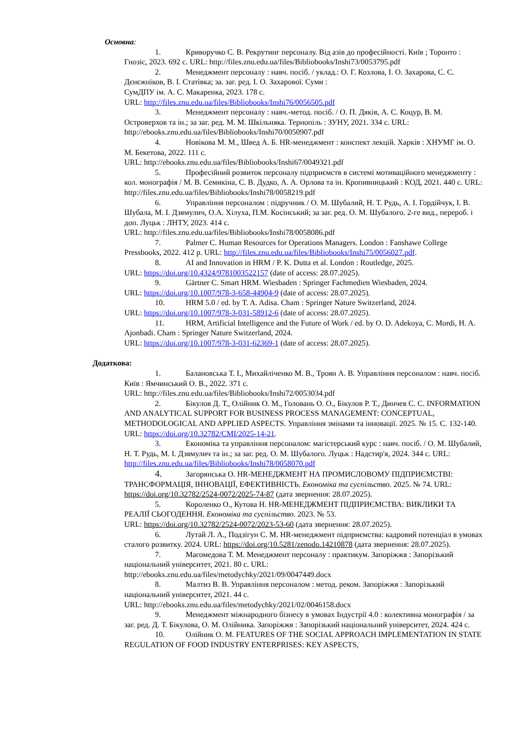Основна:
1. Криворучко С. В. Рекрутинг персоналу. Від азів до професійності. Київ ; Торонто : Гнозіс, 2023. 692 с. URL: http://files.znu.edu.ua/files/Bibliobooks/Inshi73/0053795.pdf
2. Менеджмент персоналу : навч. посіб. / уклад.: О. Г. Козлова, І. О. Захарова, С. С. Дєнєжніков, В. І. Статівка; за. заг. ред. І. О. Захарової. Суми :
СумДПУ ім. А. С. Макаренка, 2023. 178 с.
URL: http://files.znu.edu.ua/files/Bibliobooks/Inshi76/0056505.pdf
3. Менеджмент персоналу : навч.-метод. посіб. / О. П. Дяків, А. С. Коцур, В. М. Островерхов та ін.; за заг. ред. М. М. Шкільняка. Тернопіль : ЗУНУ, 2021. 334 с. URL: http://ebooks.znu.edu.ua/files/Bibliobooks/Inshi70/0050907.pdf
4. Новікова М. М., Швед А. Б. HR-менеджмент : конспект лекцій. Харків : ХНУМГ ім. О. М. Бекетова, 2022. 111 с.
URL: http://ebooks.znu.edu.ua/files/Bibliobooks/Inshi67/0049321.pdf
5. Професійний розвиток персоналу підприємств в системі мотиваційного менеджменту : кол. монографія / М. В. Семикіна, С. В. Дудко, А. А. Орлова та ін. Кропивницький : КОД, 2021. 440 с. URL:
http://files.znu.edu.ua/files/Bibliobooks/Inshi78/0058219.pdf
6. Управління персоналом : підручник / О. М. Шубалий, Н. Т. Рудь, А. І. Гордійчук, І. В. Шубала, М. І. Дзямулич, О.А. Хілуха, П.М. Косінський; за заг. ред. О. М. Шубалого. 2-ге вид., перероб. і доп. Луцьк : ЛНТУ, 2023. 414 с.
URL: http://files.znu.edu.ua/files/Bibliobooks/Inshi78/0058086.pdf
7. Palmer C. Human Resources for Operations Managers. London : Fanshawe College Pressbooks, 2022. 412 p. URL: http://files.znu.edu.ua/files/Bibliobooks/Inshi75/0056027.pdf.
8. AI and Innovation in HRM / P. K. Dutta et al. London : Routledge, 2025.
URL: https://doi.org/10.4324/9781003522157 (date of access: 28.07.2025).
9. Gärtner C. Smart HRM. Wiesbaden : Springer Fachmedien Wiesbaden, 2024.
URL: https://doi.org/10.1007/978-3-658-44904-9 (date of access: 28.07.2025).
10. HRM 5.0 / ed. by T. A. Adisa. Cham : Springer Nature Switzerland, 2024.
URL: https://doi.org/10.1007/978-3-031-58912-6 (date of access: 28.07.2025).
11. HRM, Artificial Intelligence and the Future of Work / ed. by O. D. Adekoya, C. Mordi, H. A. Ajonbadi. Cham : Springer Nature Switzerland, 2024.
URL: https://doi.org/10.1007/978-3-031-62369-1 (date of access: 28.07.2025).
Додаткова:
1. Балановська Т. І., Михайліченко М. В., Троян А. В. Управління персоналом : навч. посіб. Київ : Ямчинський О. В., 2022. 371 с.
URL: http://files.znu.edu.ua/files/Bibliobooks/Inshi72/0053034.pdf
2. Бікулов Д. Т., Олійник О. М., Головань О. О., Бікулов Р. Т., Динчев С. С. INFORMATION AND ANALYTICAL SUPPORT FOR BUSINESS PROCESS MANAGEMENT: CONCEPTUAL, METHODOLOGICAL AND APPLIED ASPECTS. Управління змінами та інновації. 2025. № 15. С. 132-140. URL: https://doi.org/10.32782/CMI/2025-14-21.
3. Економіка та управління персоналом: магістерський курс : навч. посіб. / О. М. Шубалий, Н. Т. Рудь, М. І. Дзямулич та ін.; за заг. ред. О. М. Шубалого. Луцьк : Надстир'я, 2024. 344 с. URL: http://files.znu.edu.ua/files/Bibliobooks/Inshi78/0058070.pdf
4. Загорянська О. HR-МЕНЕДЖМЕНТ НА ПРОМИСЛОВОМУ ПІДПРИЄМСТВІ: ТРАНСФОРМАЦІЯ, ІННОВАЦІЇ, ЕФЕКТИВНІСТЬ. Економіка та суспільство. 2025. № 74. URL: https://doi.org/10.32782/2524-0072/2025-74-87 (дата звернення: 28.07.2025).
5. Короленко О., Кутова Н. HR-МЕНЕДЖМЕНТ ПІДПРИЄМСТВА: ВИКЛИКИ ТА РЕАЛІЇ СЬОГОДЕННЯ. Економіка та суспільство. 2023. № 53.
URL: https://doi.org/10.32782/2524-0072/2023-53-60 (дата звернення: 28.07.2025).
6. Лутай Л. А., Подзігун С. М. HR-менеджмент підприємства: кадровий потенціал в умовах сталого розвитку. 2024. URL: https://doi.org/10.5281/zenodo.14210878 (дата звернення: 28.07.2025).
7. Магомедова Т. М. Менеджмент персоналу : практикум. Запоріжжя : Запорізький національний університет, 2021. 80 с. URL:
http://ebooks.znu.edu.ua/files/metodychky/2021/09/0047449.docx
8. Малтиз В. В. Управління персоналом : метод. реком. Запоріжжя : Запорізький національний університет, 2021. 44 с.
URL: http://ebooks.znu.edu.ua/files/metodychky/2021/02/0046158.docx
9. Менеджмент міжнародного бізнесу в умовах Індустрії 4.0 : колективна монографія / за заг. ред. Д. Т. Бікулова, О. М. Олійника. Запоріжжя : Запорізький національний університет, 2024. 424 с.
10. Олійник О. М. FEATURES OF THE SOCIAL APPROACH IMPLEMENTATION IN STATE REGULATION OF FOOD INDUSTRY ENTERPRISES: KEY ASPECTS,